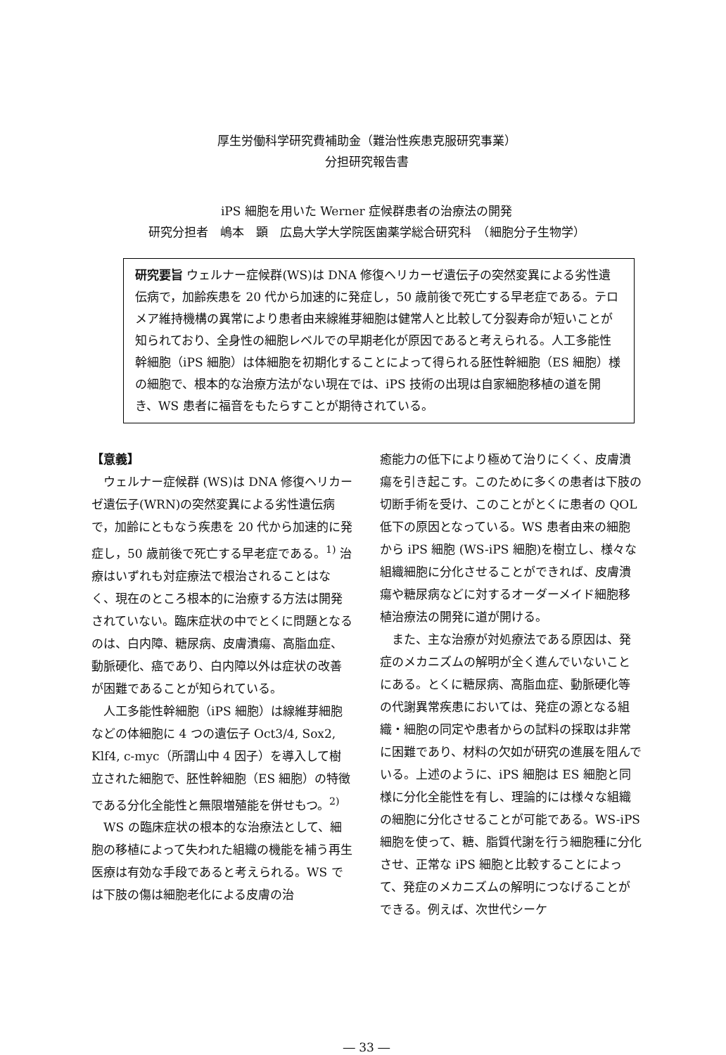厚生労働科学研究費補助金（難治性疾患克服研究事業）
分担研究報告書
iPS 細胞を用いた Werner 症候群患者の治療法の開発
研究分担者　嶋本　顕　広島大学大学院医歯薬学総合研究科　（細胞分子生物学）
研究要旨 ウェルナー症候群(WS)は DNA 修復ヘリカーゼ遺伝子の突然変異による劣性遺伝病で，加齢疾患を 20 代から加速的に発症し，50 歳前後で死亡する早老症である。テロメア維持機構の異常により患者由来線維芽細胞は健常人と比較して分裂寿命が短いことが知られており、全身性の細胞レベルでの早期老化が原因であると考えられる。人工多能性幹細胞（iPS 細胞）は体細胞を初期化することによって得られる胚性幹細胞（ES 細胞）様の細胞で、根本的な治療方法がない現在では、iPS 技術の出現は自家細胞移植の道を開き、WS 患者に福音をもたらすことが期待されている。
【意義】
ウェルナー症候群 (WS)は DNA 修復ヘリカーゼ遺伝子(WRN)の突然変異による劣性遺伝病で，加齢にともなう疾患を 20 代から加速的に発症し，50 歳前後で死亡する早老症である。<sup>1)</sup> 治療はいずれも対症療法で根治されることはなく、現在のところ根本的に治療する方法は開発されていない。臨床症状の中でとくに問題となるのは、白内障、糖尿病、皮膚潰瘍、高脂血症、動脈硬化、癌であり、白内障以外は症状の改善が困難であることが知られている。
人工多能性幹細胞（iPS 細胞）は線維芽細胞などの体細胞に 4 つの遺伝子 Oct3/4, Sox2, Klf4, c-myc（所謂山中 4 因子）を導入して樹立された細胞で、胚性幹細胞（ES 細胞）の特徴である分化全能性と無限増殖能を併せもつ。<sup>2)</sup>
WS の臨床症状の根本的な治療法として、細胞の移植によって失われた組織の機能を補う再生医療は有効な手段であると考えられる。WS では下肢の傷は細胞老化による皮膚の治
癒能力の低下により極めて治りにくく、皮膚潰瘍を引き起こす。このために多くの患者は下肢の切断手術を受け、このことがとくに患者の QOL 低下の原因となっている。WS 患者由来の細胞から iPS 細胞 (WS-iPS 細胞)を樹立し、様々な組織細胞に分化させることができれば、皮膚潰瘍や糖尿病などに対するオーダーメイド細胞移植治療法の開発に道が開ける。
また、主な治療が対処療法である原因は、発症のメカニズムの解明が全く進んでいないことにある。とくに糖尿病、高脂血症、動脈硬化等の代謝異常疾患においては、発症の源となる組織・細胞の同定や患者からの試料の採取は非常に困難であり、材料の欠如が研究の進展を阻んでいる。上述のように、iPS 細胞は ES 細胞と同様に分化全能性を有し、理論的には様々な組織の細胞に分化させることが可能である。WS-iPS 細胞を使って、糖、脂質代謝を行う細胞種に分化させ、正常な iPS 細胞と比較することによって、発症のメカニズムの解明につなげることができる。例えば、次世代シーケ
― 33 ―